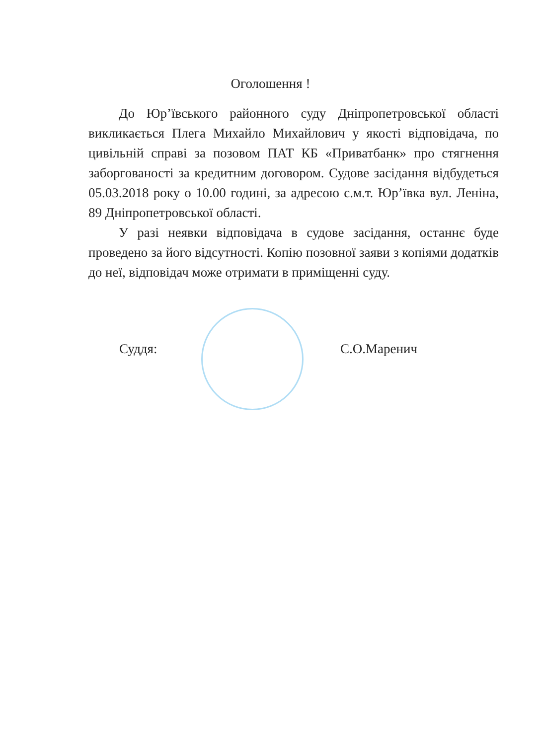Оголошення !
До Юр’ївського районного суду Дніпропетровської області викликається Плега Михайло Михайлович у якості відповідача, по цивільній справі за позовом ПАТ КБ «Приватбанк» про стягнення заборгованості за кредитним договором. Судове засідання відбудеться 05.03.2018 року о 10.00 годині, за адресою с.м.т. Юр’ївка вул. Леніна, 89 Дніпропетровської області.
У разі неявки відповідача в судове засідання, останнє буде проведено за його відсутності. Копію позовної заяви з копіями додатків до неї, відповідач може отримати в приміщенні суду.
Суддя: С.О.Маренич